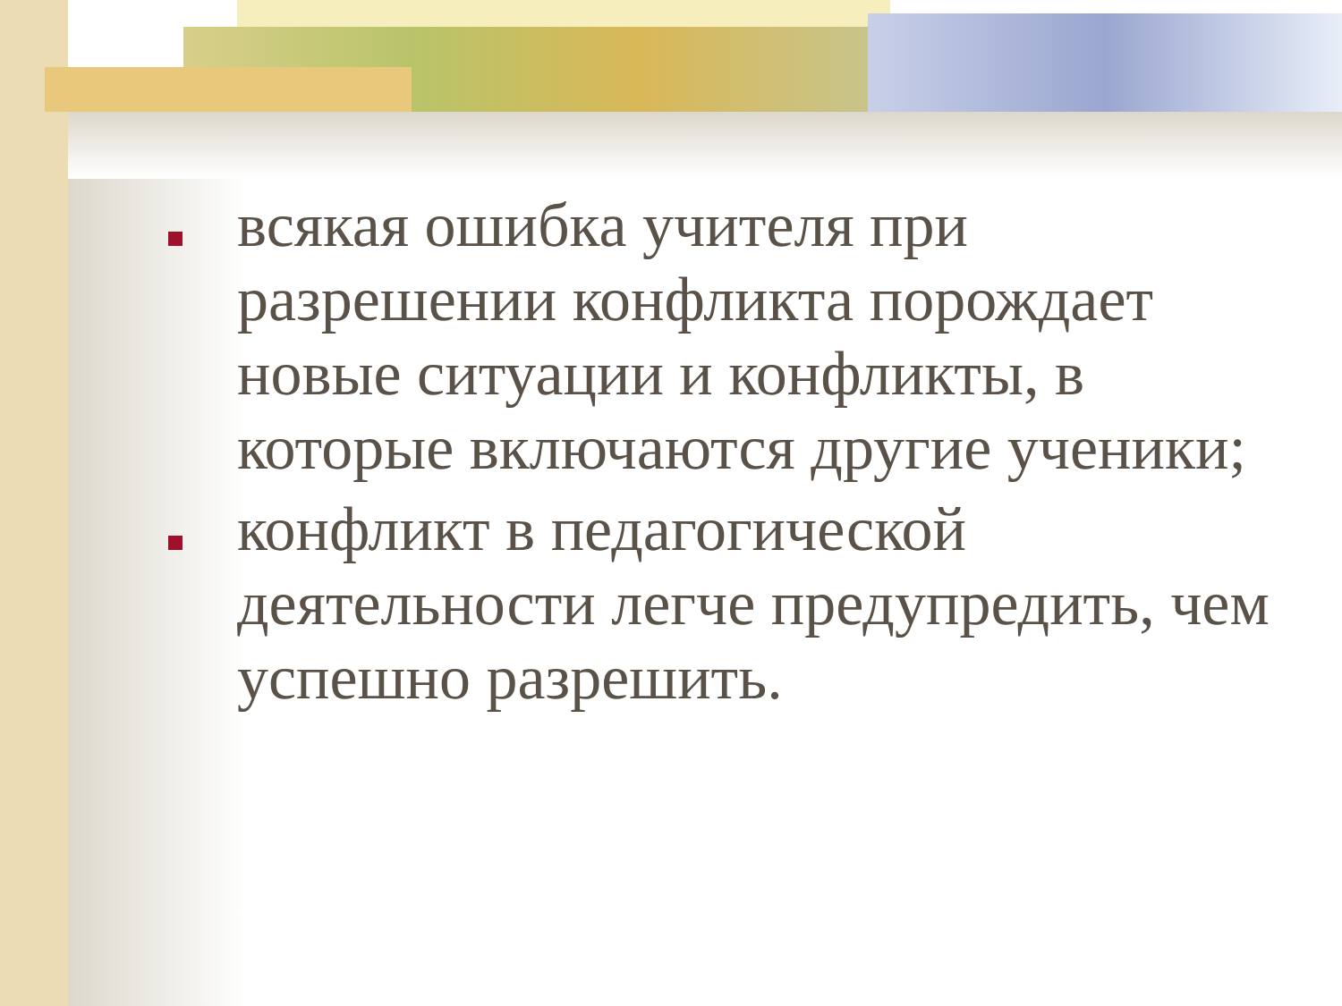всякая ошибка учителя при разрешении конфликта порождает новые ситуации и конфликты, в которые включаются другие ученики;
конфликт в педагогической деятельности легче предупредить, чем успешно разрешить.